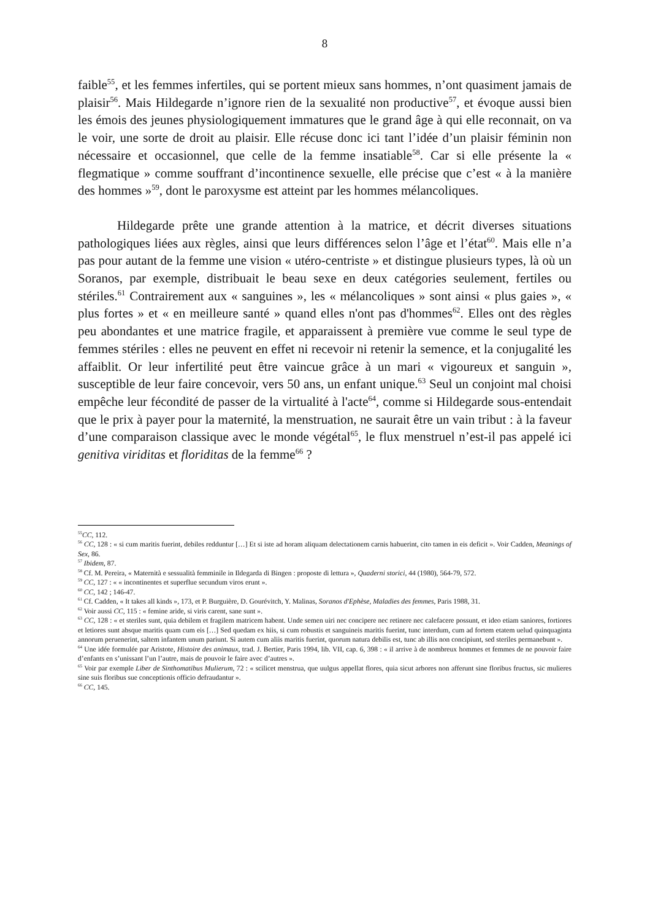8
faible<sup>55</sup>, et les femmes infertiles, qui se portent mieux sans hommes, n’ont quasiment jamais de plaisir<sup>56</sup>. Mais Hildegarde n’ignore rien de la sexualité non productive<sup>57</sup>, et évoque aussi bien les émois des jeunes physiologiquement immatures que le grand âge à qui elle reconnait, on va le voir, une sorte de droit au plaisir. Elle récuse donc ici tant l’idée d’un plaisir féminin non nécessaire et occasionnel, que celle de la femme insatiable<sup>58</sup>. Car si elle présente la « flegmatique » comme souffrant d’incontinence sexuelle, elle précise que c’est « à la manière des hommes »<sup>59</sup>, dont le paroxysme est atteint par les hommes mélancoliques.
Hildegarde prête une grande attention à la matrice, et décrit diverses situations pathologiques liées aux règles, ainsi que leurs différences selon l’âge et l’état<sup>60</sup>. Mais elle n’a pas pour autant de la femme une vision « utéro-centriste » et distingue plusieurs types, là où un Soranos, par exemple, distribuait le beau sexe en deux catégories seulement, fertiles ou stériles.<sup>61</sup> Contrairement aux « sanguines », les « mélancoliques » sont ainsi « plus gaies », « plus fortes » et « en meilleure santé » quand elles n'ont pas d'hommes<sup>62</sup>. Elles ont des règles peu abondantes et une matrice fragile, et apparaissent à première vue comme le seul type de femmes stériles : elles ne peuvent en effet ni recevoir ni retenir la semence, et la conjugalité les affaiblit. Or leur infertilité peut être vaincue grâce à un mari « vigoureux et sanguin », susceptible de leur faire concevoir, vers 50 ans, un enfant unique.<sup>63</sup> Seul un conjoint mal choisi empêche leur fécondité de passer de la virtualité à l'acte<sup>64</sup>, comme si Hildegarde sous-entendait que le prix à payer pour la maternité, la menstruation, ne saurait être un vain tribut : à la faveur d’une comparaison classique avec le monde végétal<sup>65</sup>, le flux menstruel n’est-il pas appelé ici genitiva viriditas et floriditas de la femme<sup>66</sup> ?
<sup>55</sup>CC, 112.
<sup>56</sup> CC, 128 : « si cum maritis fuerint, debiles redduntur […] Et si iste ad horam aliquam delectationem carnis habuerint, cito tamen in eis deficit ». Voir Cadden, Meanings of Sex, 86.
<sup>57</sup> Ibidem, 87.
<sup>58</sup> Cf. M. Pereira, « Maternità e sessualità femminile in Ildegarda di Bingen : proposte di lettura », Quaderni storici, 44 (1980), 564-79, 572.
<sup>59</sup> CC, 127 : « « incontinentes et superflue secundum viros erunt ».
<sup>60</sup> CC, 142 ; 146-47.
<sup>61</sup> Cf. Cadden, « It takes all kinds », 173, et P. Burguière, D. Gourévitch, Y. Malinas, Soranos d'Ephèse, Maladies des femmes, Paris 1988, 31.
<sup>62</sup> Voir aussi CC, 115 : « femine aride, si viris carent, sane sunt ».
<sup>63</sup> CC, 128 : « et steriles sunt, quia debilem et fragilem matricem habent. Unde semen uiri nec concipere nec retinere nec calefacere possunt, et ideo etiam saniores, fortiores et letiores sunt absque maritis quam cum eis […] Sed quedam ex hiis, si cum robustis et sanguineis maritis fuerint, tunc interdum, cum ad fortem etatem uelud quinquaginta annorum peruenerint, saltem infantem unum pariunt. Si autem cum aliis maritis fuerint, quorum natura debilis est, tunc ab illis non concipiunt, sed steriles permanebunt ».
<sup>64</sup> Une idée formulée par Aristote, Histoire des animaux, trad. J. Bertier, Paris 1994, lib. VII, cap. 6, 398 : « il arrive à de nombreux hommes et femmes de ne pouvoir faire d’enfants en s’unissant l’un l’autre, mais de pouvoir le faire avec d’autres ».
<sup>65</sup> Voir par exemple Liber de Sinthomatibus Mulierum, 72 : « scilicet menstrua, que uulgus appellat flores, quia sicut arbores non afferunt sine floribus fructus, sic mulieres sine suis floribus sue conceptionis officio defraudantur ».
<sup>66</sup> CC, 145.